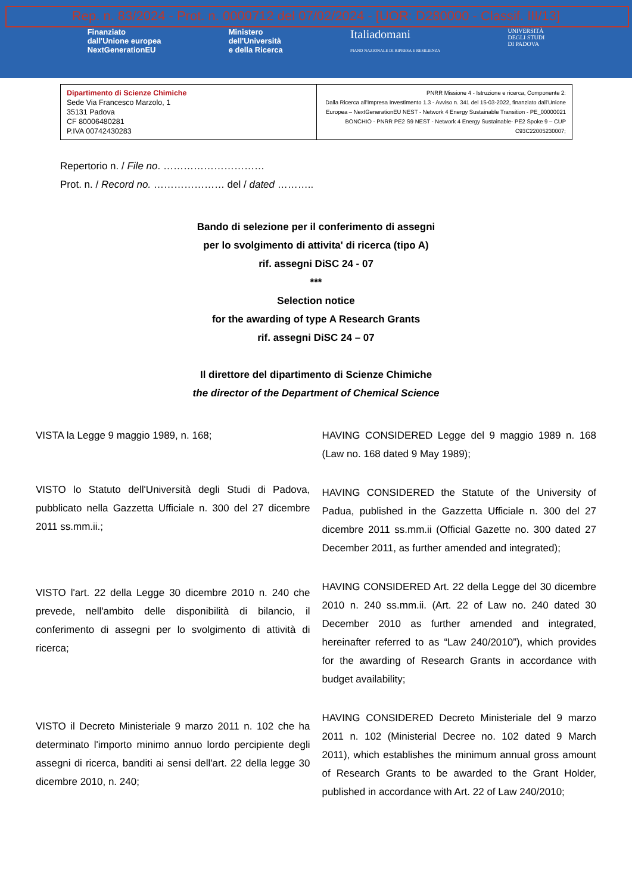Rep. n. 83/2024 - Prot. n. 0000712 del 07/02/2024 - [UOR: D280000 - Classif. III/13]
Finanziato
dall'Unione europea
NextGenerationEU
Ministero
dell'Università
e della Ricerca
Italiadomani
PIANO NAZIONALE DI RIPRESA E RESILIENZA
UNIVERSITÀ
DEGLI STUDI
DI PADOVA
| Dipartimento di Scienze Chimiche Sede Via Francesco Marzolo, 1 35131 Padova CF 80006480281 P.IVA 00742430283 | PNRR Missione 4 - Istruzione e ricerca, Componente 2: Dalla Ricerca all'Impresa Investimento 1.3 - Avviso n. 341 del 15-03-2022, finanziato dall'Unione Europea – NextGenerationEU NEST - Network 4 Energy Sustainable Transition - PE_00000021 BONCHIO - PNRR PE2 S9 NEST - Network 4 Energy Sustainable- PE2 Spoke 9 – CUP C93C22005230007; |
Repertorio n. / File no. …………………………
Prot. n. / Record no. ………………… del / dated ………..
Bando di selezione per il conferimento di assegni
per lo svolgimento di attivita' di ricerca (tipo A)
rif. assegni DiSC 24 - 07
***
Selection notice
for the awarding of type A Research Grants
rif. assegni DiSC 24 – 07
Il direttore del dipartimento di Scienze Chimiche
the director of the Department of Chemical Science
VISTA la Legge 9 maggio 1989, n. 168;
VISTO lo Statuto dell'Università degli Studi di Padova, pubblicato nella Gazzetta Ufficiale n. 300 del 27 dicembre 2011 ss.mm.ii.;
VISTO l'art. 22 della Legge 30 dicembre 2010 n. 240 che prevede, nell'ambito delle disponibilità di bilancio, il conferimento di assegni per lo svolgimento di attività di ricerca;
VISTO il Decreto Ministeriale 9 marzo 2011 n. 102 che ha determinato l'importo minimo annuo lordo percipiente degli assegni di ricerca, banditi ai sensi dell'art. 22 della legge 30 dicembre 2010, n. 240;
HAVING CONSIDERED Legge del 9 maggio 1989 n. 168 (Law no. 168 dated 9 May 1989);
HAVING CONSIDERED the Statute of the University of Padua, published in the Gazzetta Ufficiale n. 300 del 27 dicembre 2011 ss.mm.ii (Official Gazette no. 300 dated 27 December 2011, as further amended and integrated);
HAVING CONSIDERED Art. 22 della Legge del 30 dicembre 2010 n. 240 ss.mm.ii. (Art. 22 of Law no. 240 dated 30 December 2010 as further amended and integrated, hereinafter referred to as “Law 240/2010”), which provides for the awarding of Research Grants in accordance with budget availability;
HAVING CONSIDERED Decreto Ministeriale del 9 marzo 2011 n. 102 (Ministerial Decree no. 102 dated 9 March 2011), which establishes the minimum annual gross amount of Research Grants to be awarded to the Grant Holder, published in accordance with Art. 22 of Law 240/2010;